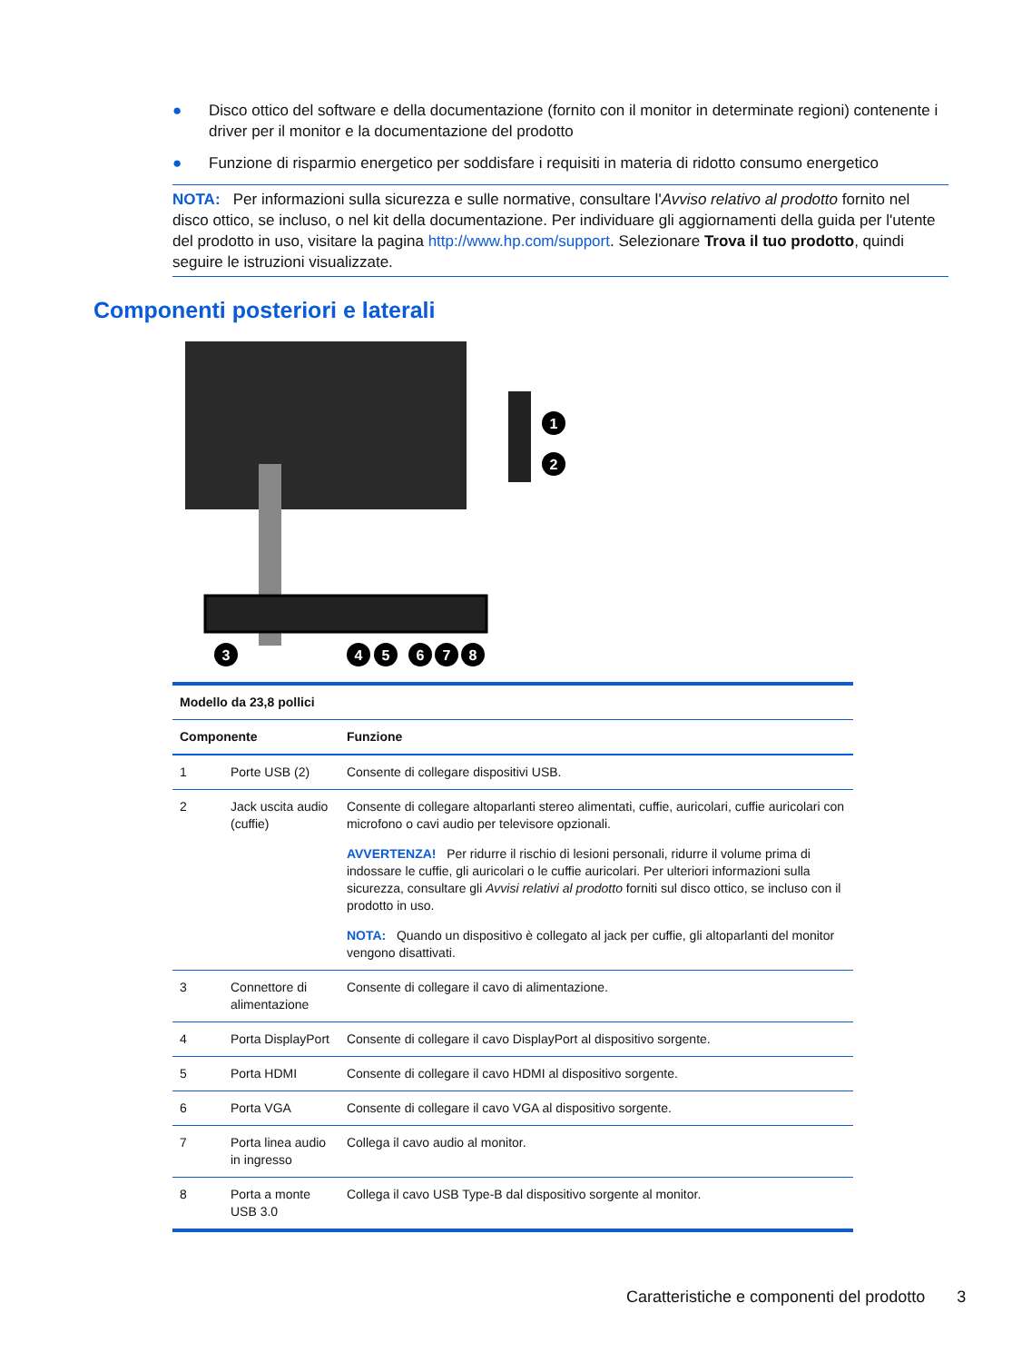● Disco ottico del software e della documentazione (fornito con il monitor in determinate regioni) contenente i driver per il monitor e la documentazione del prodotto
● Funzione di risparmio energetico per soddisfare i requisiti in materia di ridotto consumo energetico
NOTA: Per informazioni sulla sicurezza e sulle normative, consultare l'Avviso relativo al prodotto fornito nel disco ottico, se incluso, o nel kit della documentazione. Per individuare gli aggiornamenti della guida per l'utente del prodotto in uso, visitare la pagina http://www.hp.com/support. Selezionare Trova il tuo prodotto, quindi seguire le istruzioni visualizzate.
Componenti posteriori e laterali
1
2
3
4
5
6
7
8
| Modello da 23,8 pollici | | |
| --- | --- | --- |
| Componente | | Funzione |
| 1 | Porte USB (2) | Consente di collegare dispositivi USB. |
| 2 | Jack uscita audio (cuffie) | Consente di collegare altoparlanti stereo alimentati, cuffie, auricolari, cuffie auricolari con microfono o cavi audio per televisore opzionali. AVVERTENZA! Per ridurre il rischio di lesioni personali, ridurre il volume prima di indossare le cuffie, gli auricolari o le cuffie auricolari. Per ulteriori informazioni sulla sicurezza, consultare gli Avvisi relativi al prodotto forniti sul disco ottico, se incluso con il prodotto in uso. NOTA: Quando un dispositivo è collegato al jack per cuffie, gli altoparlanti del monitor vengono disattivati. |
| 3 | Connettore di alimentazione | Consente di collegare il cavo di alimentazione. |
| 4 | Porta DisplayPort | Consente di collegare il cavo DisplayPort al dispositivo sorgente. |
| 5 | Porta HDMI | Consente di collegare il cavo HDMI al dispositivo sorgente. |
| 6 | Porta VGA | Consente di collegare il cavo VGA al dispositivo sorgente. |
| 7 | Porta linea audio in ingresso | Collega il cavo audio al monitor. |
| 8 | Porta a monte USB 3.0 | Collega il cavo USB Type-B dal dispositivo sorgente al monitor. |
Caratteristiche e componenti del prodotto 3